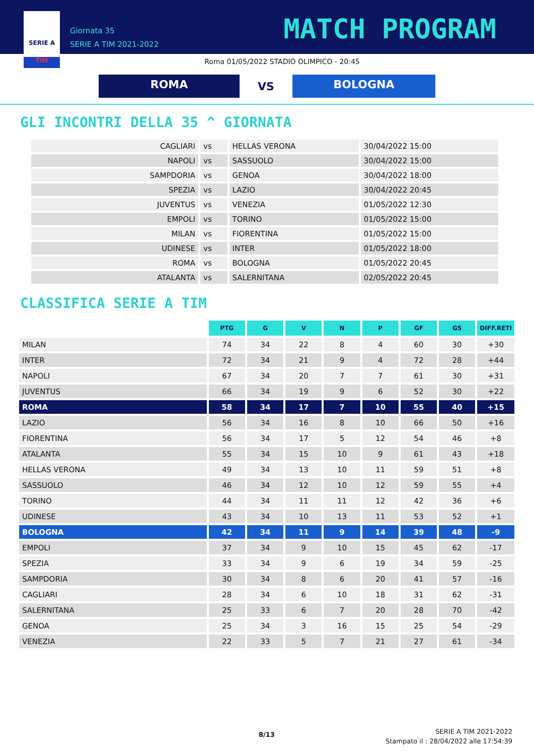SERIE A
TIM
Giornata 35
SERIE A TIM 2021-2022
MATCH PROGRAM
Roma 01/05/2022 STADIO OLIMPICO - 20:45
ROMA
VS
BOLOGNA
GLI INCONTRI DELLA 35 ^ GIORNATA
| CAGLIARI | vs | HELLAS VERONA | 30/04/2022 15:00 |
| NAPOLI | vs | SASSUOLO | 30/04/2022 15:00 |
| SAMPDORIA | vs | GENOA | 30/04/2022 18:00 |
| SPEZIA | vs | LAZIO | 30/04/2022 20:45 |
| JUVENTUS | vs | VENEZIA | 01/05/2022 12:30 |
| EMPOLI | vs | TORINO | 01/05/2022 15:00 |
| MILAN | vs | FIORENTINA | 01/05/2022 15:00 |
| UDINESE | vs | INTER | 01/05/2022 18:00 |
| ROMA | vs | BOLOGNA | 01/05/2022 20:45 |
| ATALANTA | vs | SALERNITANA | 02/05/2022 20:45 |
CLASSIFICA SERIE A TIM
| | PTG | G | V | N | P | GF | GS | DIFF.RETI |
| --- | --- | --- | --- | --- | --- | --- | --- | --- |
| MILAN | 74 | 34 | 22 | 8 | 4 | 60 | 30 | +30 |
| INTER | 72 | 34 | 21 | 9 | 4 | 72 | 28 | +44 |
| NAPOLI | 67 | 34 | 20 | 7 | 7 | 61 | 30 | +31 |
| JUVENTUS | 66 | 34 | 19 | 9 | 6 | 52 | 30 | +22 |
| ROMA | 58 | 34 | 17 | 7 | 10 | 55 | 40 | +15 |
| LAZIO | 56 | 34 | 16 | 8 | 10 | 66 | 50 | +16 |
| FIORENTINA | 56 | 34 | 17 | 5 | 12 | 54 | 46 | +8 |
| ATALANTA | 55 | 34 | 15 | 10 | 9 | 61 | 43 | +18 |
| HELLAS VERONA | 49 | 34 | 13 | 10 | 11 | 59 | 51 | +8 |
| SASSUOLO | 46 | 34 | 12 | 10 | 12 | 59 | 55 | +4 |
| TORINO | 44 | 34 | 11 | 11 | 12 | 42 | 36 | +6 |
| UDINESE | 43 | 34 | 10 | 13 | 11 | 53 | 52 | +1 |
| BOLOGNA | 42 | 34 | 11 | 9 | 14 | 39 | 48 | -9 |
| EMPOLI | 37 | 34 | 9 | 10 | 15 | 45 | 62 | -17 |
| SPEZIA | 33 | 34 | 9 | 6 | 19 | 34 | 59 | -25 |
| SAMPDORIA | 30 | 34 | 8 | 6 | 20 | 41 | 57 | -16 |
| CAGLIARI | 28 | 34 | 6 | 10 | 18 | 31 | 62 | -31 |
| SALERNITANA | 25 | 33 | 6 | 7 | 20 | 28 | 70 | -42 |
| GENOA | 25 | 34 | 3 | 16 | 15 | 25 | 54 | -29 |
| VENEZIA | 22 | 33 | 5 | 7 | 21 | 27 | 61 | -34 |
8/13
SERIE A TIM 2021-2022
Stampato il : 28/04/2022 alle 17:54:39